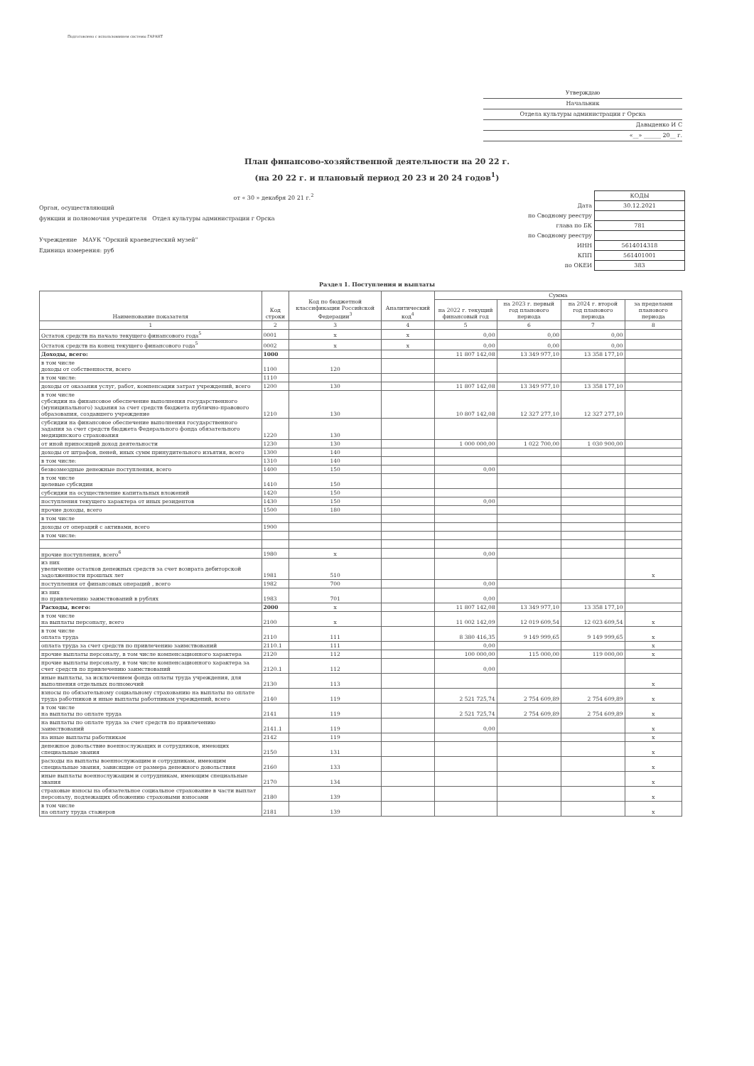Подготовлено с использованием системы ГАРАНТ
Утверждаю
Начальник
Отдела культуры администрации г Орска
Давыденко И С
«__» ______ 20__ г.
План финансово-хозяйственной деятельности на 20 22 г.
(на 20 22 г. и плановый период 20 23 и 20 24 годов<sup>1</sup>)
от « 30 » декабря 20 21 г.<sup>2</sup>
Орган, осуществляющий
функции и полномочия учредителя Отдел культуры администрации г Орска
Учреждение МАУК "Орский краеведческий музей"
Единица измерения: руб
| | КОДЫ |
| Дата | 30.12.2021 |
| по Сводному реестру | |
| глава по БК | 781 |
| по Сводному реестру | |
| ИНН | 5614014318 |
| КПП | 561401001 |
| по ОКЕИ | 383 |
Раздел 1. Поступления и выплаты
| Наименование показателя | Код строки | Код по бюджетной классификации Российской Федерации<sup>3</sup> | Аналитический код<sup>4</sup> | Сумма | | | |
| --- | --- | --- | --- | --- | --- | --- | --- |
| | | | | на 2022 г. текущий финансовый год | на 2023 г. первый год планового периода | на 2024 г. второй год планового периода | за пределами планового периода |
| 1 | 2 | 3 | 4 | 5 | 6 | 7 | 8 |
| Остаток средств на начало текущего финансового года<sup>5</sup> | 0001 | x | x | 0,00 | 0,00 | 0,00 | |
| Остаток средств на конец текущего финансового года<sup>5</sup> | 0002 | x | x | 0,00 | 0,00 | 0,00 | |
| Доходы, всего: | 1000 | | | 11 807 142,08 | 13 349 977,10 | 13 358 177,10 | |
| в том числе доходы от собственности, всего | 1100 | 120 | | | | | |
| в том числе: | 1110 | | | | | | |
| доходы от оказания услуг, работ, компенсации затрат учреждений, всего | 1200 | 130 | | 11 807 142,08 | 13 349 977,10 | 13 358 177,10 | |
| в том числе субсидии на финансовое обеспечение выполнения государственного (муниципального) задания за счет средств бюджета публично-правового образования, создавшего учреждение | 1210 | 130 | | 10 807 142,08 | 12 327 277,10 | 12 327 277,10 | |
| субсидии на финансовое обеспечение выполнения государственного задания за счет средств бюджета Федерального фонда обязательного медицинского страхования | 1220 | 130 | | | | | |
| от иной приносящей доход деятельности | 1230 | 130 | | 1 000 000,00 | 1 022 700,00 | 1 030 900,00 | |
| доходы от штрафов, пеней, иных сумм принудительного изъятия, всего | 1300 | 140 | | | | | |
| в том числе: | 1310 | 140 | | | | | |
| безвозмездные денежные поступления, всего | 1400 | 150 | | 0,00 | | | |
| в том числе целевые субсидии | 1410 | 150 | | | | | |
| субсидии на осуществление капитальных вложений | 1420 | 150 | | | | | |
| поступления текущего характера от иных резидентов | 1430 | 150 | | 0,00 | | | |
| прочие доходы, всего | 1500 | 180 | | | | | |
| в том числе | | | | | | | |
| доходы от операций с активами, всего | 1900 | | | | | | |
| в том числе: | | | | | | | |
| прочие поступления, всего<sup>6</sup> | 1980 | x | | 0,00 | | | |
| из них увеличение остатков денежных средств за счет возврата дебиторской задолженности прошлых лет | 1981 | 510 | | | | | x |
| поступления от финансовых операций , всего | 1982 | 700 | | 0,00 | | | |
| из них по привлечению заимствований в рублях | 1983 | 701 | | 0,00 | | | |
| Расходы, всего: | 2000 | x | | 11 807 142,08 | 13 349 977,10 | 13 358 177,10 | |
| в том числе на выплаты персоналу, всего | 2100 | x | | 11 002 142,09 | 12 019 609,54 | 12 023 609,54 | x |
| в том числе оплата труда | 2110 | 111 | | 8 380 416,35 | 9 149 999,65 | 9 149 999,65 | x |
| оплата труда за счет средств по привлечению заимствований | 2110.1 | 111 | | 0,00 | | | x |
| прочие выплаты персоналу, в том числе компенсационного характера | 2120 | 112 | | 100 000,00 | 115 000,00 | 119 000,00 | x |
| прочие выплаты персоналу, в том числе компенсационного характера за счет средств по привлечению заимствований | 2120.1 | 112 | | 0,00 | | | |
| иные выплаты, за исключением фонда оплаты труда учреждения, для выполнения отдельных полномочий | 2130 | 113 | | | | | x |
| взносы по обязательному социальному страхованию на выплаты по оплате труда работников и иные выплаты работникам учреждений, всего | 2140 | 119 | | 2 521 725,74 | 2 754 609,89 | 2 754 609,89 | x |
| в том числе на выплаты по оплате труда | 2141 | 119 | | 2 521 725,74 | 2 754 609,89 | 2 754 609,89 | x |
| на выплаты по оплате труда за счет средств по привлечению заимствований | 2141.1 | 119 | | 0,00 | | | x |
| на иные выплаты работникам | 2142 | 119 | | | | | x |
| денежное довольствие военнослужащих и сотрудников, имеющих специальные звания | 2150 | 131 | | | | | x |
| расходы на выплаты военнослужащим и сотрудникам, имеющим специальные звания, зависящие от размера денежного довольствия | 2160 | 133 | | | | | x |
| иные выплаты военнослужащим и сотрудникам, имеющим специальные звания | 2170 | 134 | | | | | x |
| страховые взносы на обязательное социальное страхование в части выплат персоналу, подлежащих обложению страховыми взносами | 2180 | 139 | | | | | x |
| в том числе на оплату труда стажеров | 2181 | 139 | | | | | x |